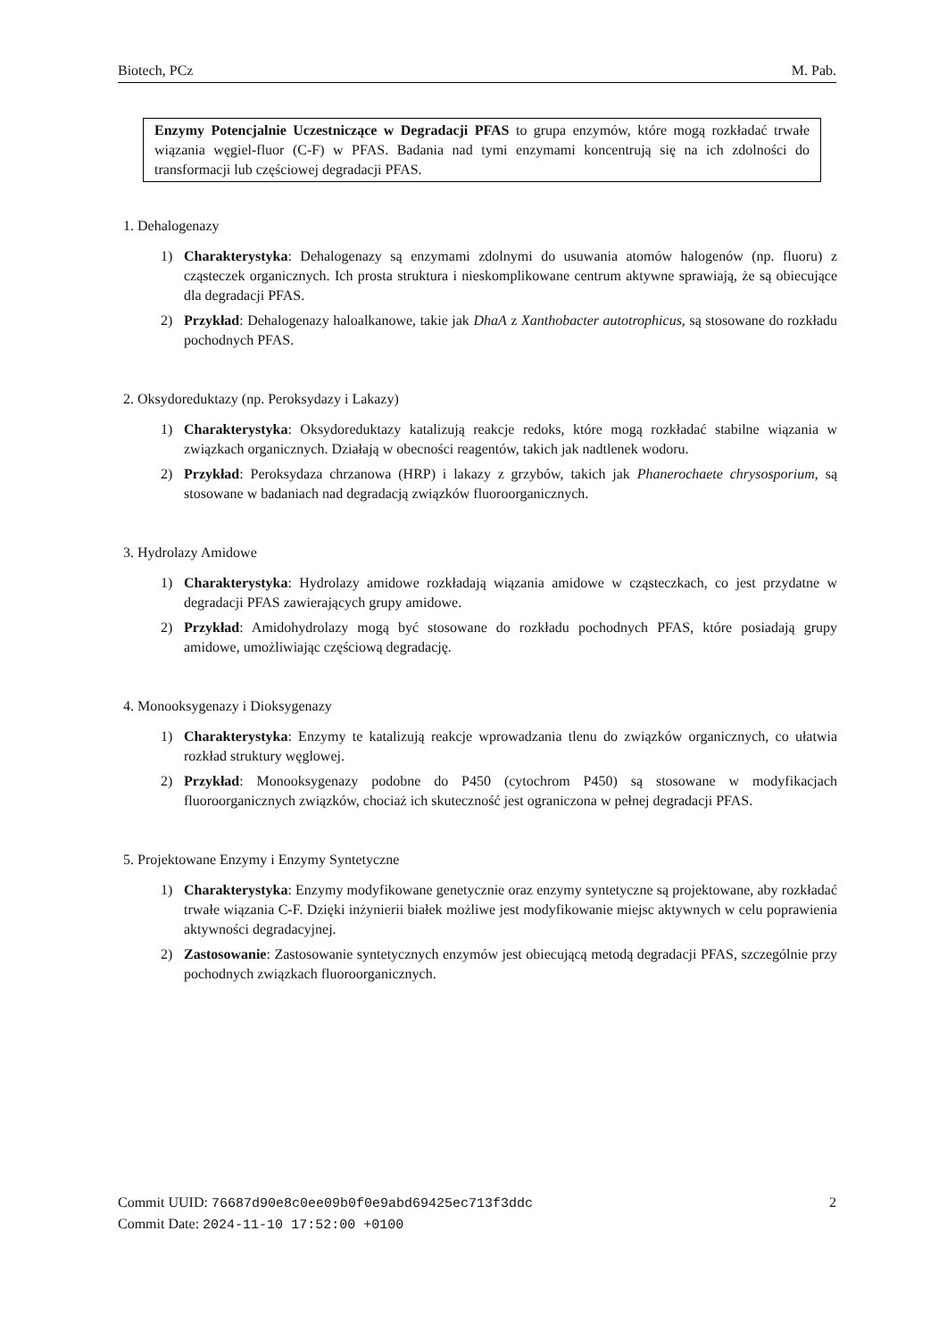Biotech, PCz M. Pab.
Enzymy Potencjalnie Uczestniczące w Degradacji PFAS to grupa enzymów, które mogą rozkładać trwałe wiązania węgiel-fluor (C-F) w PFAS. Badania nad tymi enzymami koncentrują się na ich zdolności do transformacji lub częściowej degradacji PFAS.
1. Dehalogenazy
1) Charakterystyka: Dehalogenazy są enzymami zdolnymi do usuwania atomów halogenów (np. fluoru) z cząsteczek organicznych. Ich prosta struktura i nieskomplikowane centrum aktywne sprawiają, że są obiecujące dla degradacji PFAS.
2) Przykład: Dehalogenazy haloalkanowe, takie jak DhaA z Xanthobacter autotrophicus, są stosowane do rozkładu pochodnych PFAS.
2. Oksydoreduktazy (np. Peroksydazy i Lakazy)
1) Charakterystyka: Oksydoreduktazy katalizują reakcje redoks, które mogą rozkładać stabilne wiązania w związkach organicznych. Działają w obecności reagentów, takich jak nadtlenek wodoru.
2) Przykład: Peroksydaza chrzanowa (HRP) i lakazy z grzybów, takich jak Phanerochaete chrysosporium, są stosowane w badaniach nad degradacją związków fluoroorganicznych.
3. Hydrolazy Amidowe
1) Charakterystyka: Hydrolazy amidowe rozkładają wiązania amidowe w cząsteczkach, co jest przydatne w degradacji PFAS zawierających grupy amidowe.
2) Przykład: Amidohydrolazy mogą być stosowane do rozkładu pochodnych PFAS, które posiadają grupy amidowe, umożliwiając częściową degradację.
4. Monooksygenazy i Dioksygenazy
1) Charakterystyka: Enzymy te katalizują reakcje wprowadzania tlenu do związków organicznych, co ułatwia rozkład struktury węglowej.
2) Przykład: Monooksygenazy podobne do P450 (cytochrom P450) są stosowane w modyfikacjach fluoroorganicznych związków, chociaż ich skuteczność jest ograniczona w pełnej degradacji PFAS.
5. Projektowane Enzymy i Enzymy Syntetyczne
1) Charakterystyka: Enzymy modyfikowane genetycznie oraz enzymy syntetyczne są projektowane, aby rozkładać trwałe wiązania C-F. Dzięki inżynierii białek możliwe jest modyfikowanie miejsc aktywnych w celu poprawienia aktywności degradacyjnej.
2) Zastosowanie: Zastosowanie syntetycznych enzymów jest obiecującą metodą degradacji PFAS, szczególnie przy pochodnych związkach fluoroorganicznych.
Commit UUID: 76687d90e8c0ee09b0f0e9abd69425ec713f3ddc 2
Commit Date: 2024-11-10 17:52:00 +0100